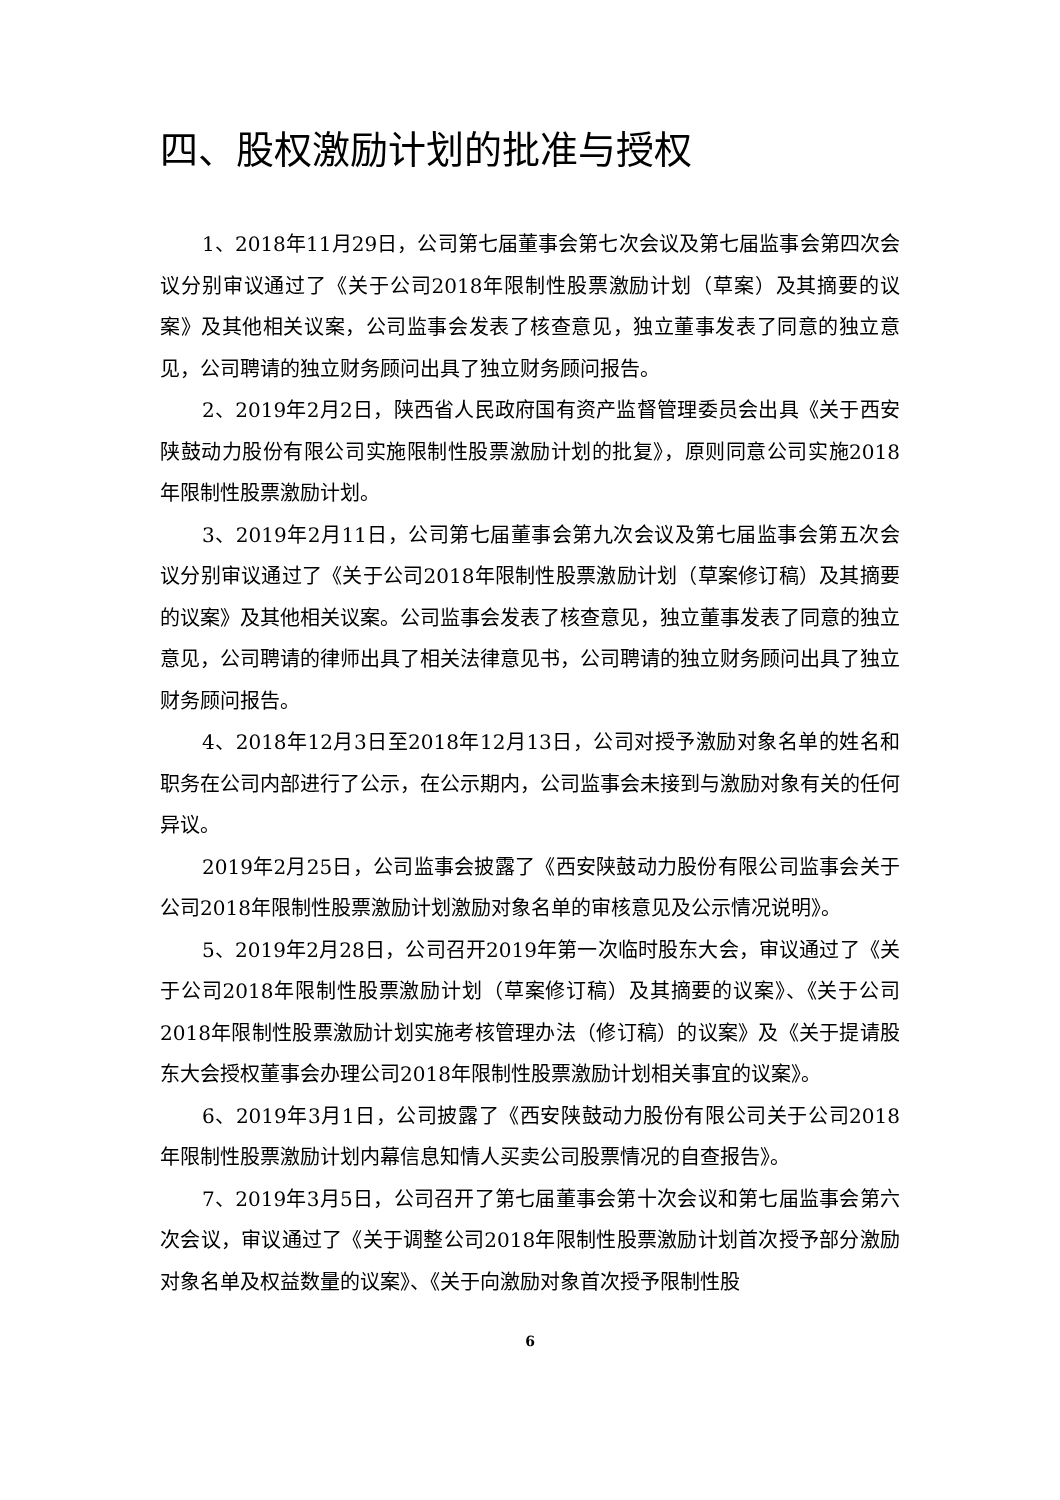四、股权激励计划的批准与授权
1、2018年11月29日，公司第七届董事会第七次会议及第七届监事会第四次会议分别审议通过了《关于公司2018年限制性股票激励计划（草案）及其摘要的议案》及其他相关议案，公司监事会发表了核查意见，独立董事发表了同意的独立意见，公司聘请的独立财务顾问出具了独立财务顾问报告。
2、2019年2月2日，陕西省人民政府国有资产监督管理委员会出具《关于西安陕鼓动力股份有限公司实施限制性股票激励计划的批复》，原则同意公司实施2018年限制性股票激励计划。
3、2019年2月11日，公司第七届董事会第九次会议及第七届监事会第五次会议分别审议通过了《关于公司2018年限制性股票激励计划（草案修订稿）及其摘要的议案》及其他相关议案。公司监事会发表了核查意见，独立董事发表了同意的独立意见，公司聘请的律师出具了相关法律意见书，公司聘请的独立财务顾问出具了独立财务顾问报告。
4、2018年12月3日至2018年12月13日，公司对授予激励对象名单的姓名和职务在公司内部进行了公示，在公示期内，公司监事会未接到与激励对象有关的任何异议。
2019年2月25日，公司监事会披露了《西安陕鼓动力股份有限公司监事会关于公司2018年限制性股票激励计划激励对象名单的审核意见及公示情况说明》。
5、2019年2月28日，公司召开2019年第一次临时股东大会，审议通过了《关于公司2018年限制性股票激励计划（草案修订稿）及其摘要的议案》、《关于公司2018年限制性股票激励计划实施考核管理办法（修订稿）的议案》及《关于提请股东大会授权董事会办理公司2018年限制性股票激励计划相关事宜的议案》。
6、2019年3月1日，公司披露了《西安陕鼓动力股份有限公司关于公司2018年限制性股票激励计划内幕信息知情人买卖公司股票情况的自查报告》。
7、2019年3月5日，公司召开了第七届董事会第十次会议和第七届监事会第六次会议，审议通过了《关于调整公司2018年限制性股票激励计划首次授予部分激励对象名单及权益数量的议案》、《关于向激励对象首次授予限制性股
6